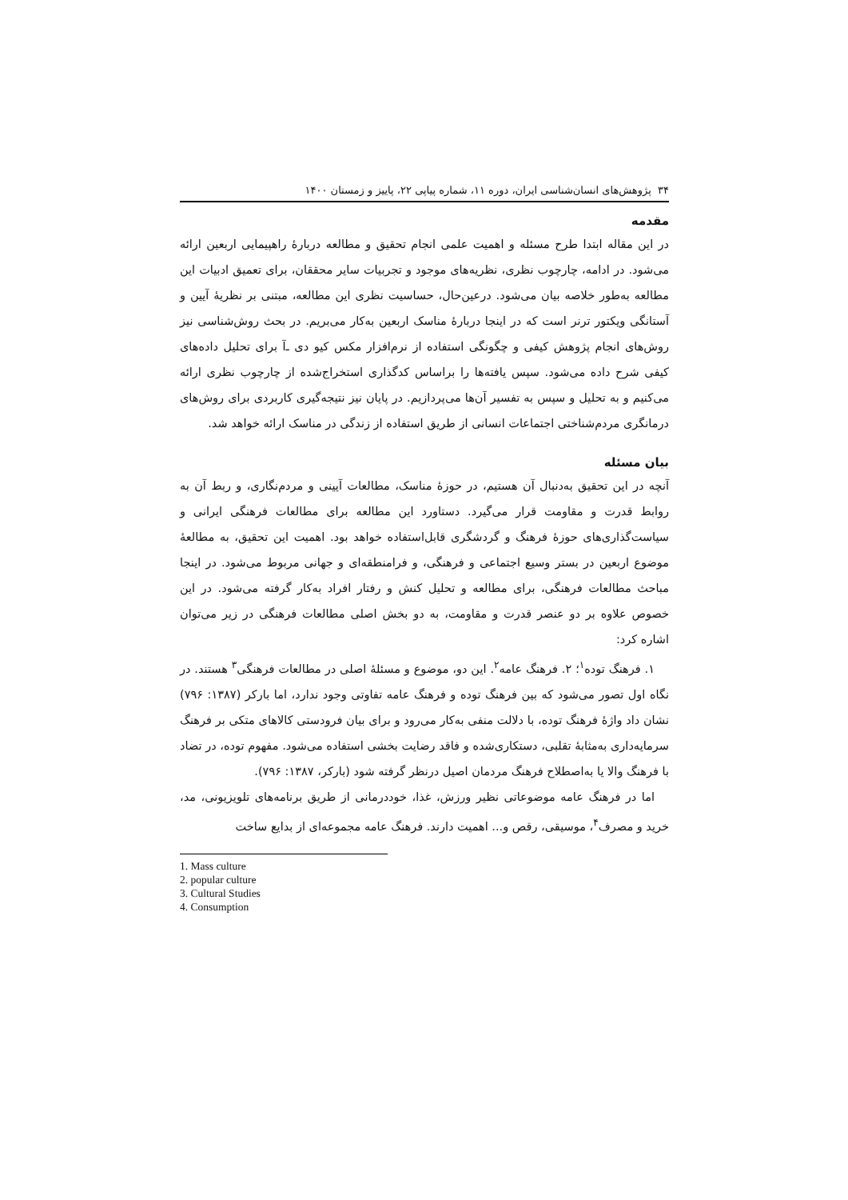۳۴ پژوهش‌های انسان‌شناسی ایران، دوره ۱۱، شماره پیاپی ۲۲، پاییز و زمستان ۱۴۰۰
مقدمه
در این مقاله ابتدا طرح مسئله و اهمیت علمی انجام تحقیق و مطالعه دربارۀ راهپیمایی اربعین ارائه می‌شود. در ادامه، چارچوب نظری، نظریه‌های موجود و تجربیات سایر محققان، برای تعمیق ادبیات این مطالعه به‌طور خلاصه بیان می‌شود. درعین‌حال، حساسیت نظری این مطالعه، مبتنی بر نظریۀ آیین و آستانگی ویکتور ترنر است که در اینجا دربارۀ مناسک اربعین به‌کار می‌بریم. در بحث روش‌شناسی نیز روش‌های انجام پژوهش کیفی و چگونگی استفاده از نرم‌افزار مکس کیو دی ‌ـ‌آ برای تحلیل داده‌های کیفی شرح داده می‌شود. سپس یافته‌ها را براساس کدگذاری استخراج‌شده از چارچوب نظری ارائه می‌کنیم و به تحلیل و سپس به تفسیر آن‌ها می‌پردازیم. در پایان نیز نتیجه‌گیری کاربردی برای روش‌های درمانگری مردم‌شناختی اجتماعات انسانی از طریق استفاده از زندگی در مناسک ارائه خواهد شد.
بیان مسئله
آنچه در این تحقیق به‌دنبال آن هستیم، در حوزۀ مناسک، مطالعات آیینی و مردم‌نگاری، و ربط آن به روابط قدرت و مقاومت قرار می‌گیرد. دستاورد این مطالعه برای مطالعات فرهنگی ایرانی و سیاست‌گذاری‌های حوزۀ فرهنگ و گردشگری قابل‌استفاده خواهد بود. اهمیت این تحقیق، به مطالعۀ موضوع اربعین در بستر وسیع اجتماعی و فرهنگی، و فرامنطقه‌ای و جهانی مربوط می‌شود. در اینجا مباحث مطالعات فرهنگی، برای مطالعه و تحلیل کنش و رفتار افراد به‌کار گرفته می‌شود. در این خصوص علاوه بر دو عنصر قدرت و مقاومت، به دو بخش اصلی مطالعات فرهنگی در زیر می‌توان اشاره کرد:
۱. فرهنگ توده<sup>۱</sup>؛ ۲. فرهنگ عامه<sup>۲</sup>. این دو، موضوع و مسئلۀ اصلی در مطالعات فرهنگی<sup>۳</sup> هستند. در نگاه اول تصور می‌شود که بین فرهنگ توده و فرهنگ عامه تفاوتی وجود ندارد، اما بارکر (۱۳۸۷: ۷۹۶) نشان داد واژۀ فرهنگ توده، با دلالت منفی به‌کار می‌رود و برای بیان فرودستی کالاهای متکی بر فرهنگ سرمایه‌داری به‌مثابۀ تقلبی، دستکاری‌شده و فاقد رضایت بخشی استفاده می‌شود. مفهوم توده، در تضاد با فرهنگ والا یا به‌اصطلاح فرهنگ مردمان اصیل درنظر گرفته شود (بارکر، ۱۳۸۷: ۷۹۶).
اما در فرهنگ عامه موضوعاتی نظیر ورزش، غذا، خوددرمانی از طریق برنامه‌های تلویزیونی، مد، خرید و مصرف<sup>۴</sup>، موسیقی، رقص و... اهمیت دارند. فرهنگ عامه مجموعه‌ای از بدایع ساخت
1. Mass culture
2. popular culture
3. Cultural Studies
4. Consumption